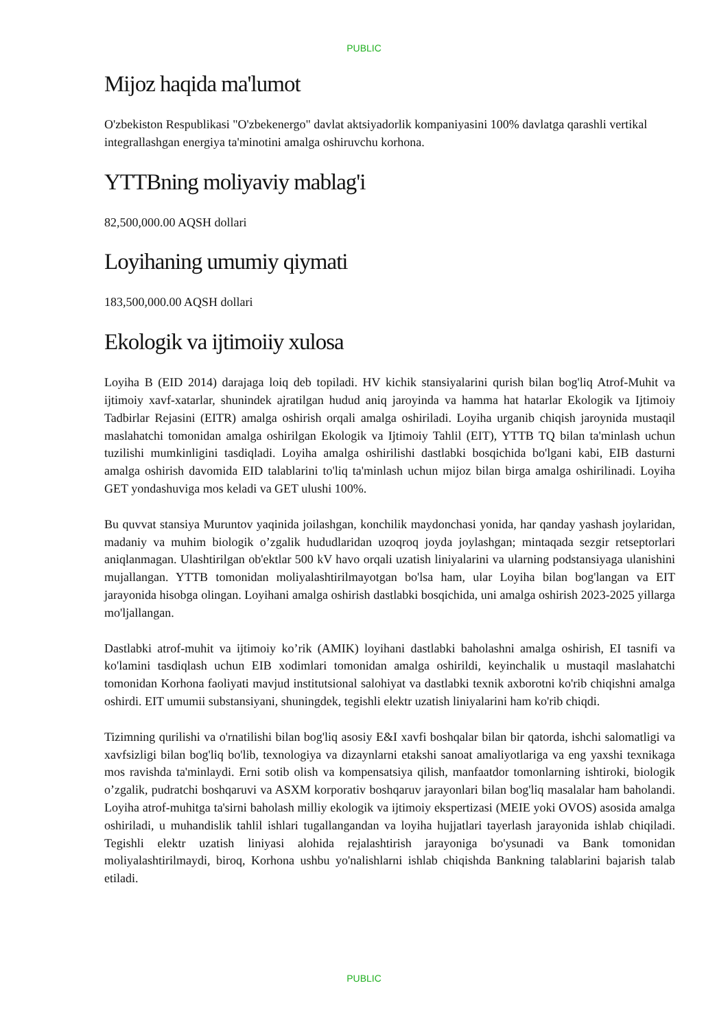PUBLIC
Mijoz haqida ma'lumot
O'zbekiston Respublikasi "O'zbekenergo" davlat aktsiyadorlik kompaniyasini 100% davlatga qarashli vertikal integrallashgan energiya ta'minotini amalga oshiruvchu korhona.
YTTBning moliyaviy mablag'i
82,500,000.00 AQSH dollari
Loyihaning umumiy qiymati
183,500,000.00 AQSH dollari
Ekologik va ijtimoiiy xulosa
Loyiha B (EID 2014) darajaga loiq deb topiladi. HV kichik stansiyalarini qurish bilan bog'liq Atrof-Muhit va ijtimoiy xavf-xatarlar, shunindek ajratilgan hudud aniq jaroyinda va hamma hat hatarlar Ekologik va Ijtimoiy Tadbirlar Rejasini (EITR) amalga oshirish orqali amalga oshiriladi. Loyiha urganib chiqish jaroynida mustaqil maslahatchi tomonidan amalga oshirilgan Ekologik va Ijtimoiy Tahlil (EIT), YTTB TQ bilan ta'minlash uchun tuzilishi mumkinligini tasdiqladi. Loyiha amalga oshirilishi dastlabki bosqichida bo'lgani kabi, EIB dasturni amalga oshirish davomida EID talablarini to'liq ta'minlash uchun mijoz bilan birga amalga oshirilinadi. Loyiha GET yondashuviga mos keladi va GET ulushi 100%.
Bu quvvat stansiya Muruntov yaqinida joilashgan, konchilik maydonchasi yonida, har qanday yashash joylaridan, madaniy va muhim biologik o’zgalik hududlaridan uzoqroq joyda joylashgan; mintaqada sezgir retseptorlari aniqlanmagan. Ulashtirilgan ob'ektlar 500 kV havo orqali uzatish liniyalarini va ularning podstansiyaga ulanishini mujallangan. YTTB tomonidan moliyalashtirilmayotgan bo'lsa ham, ular Loyiha bilan bog'langan va EIT jarayonida hisobga olingan. Loyihani amalga oshirish dastlabki bosqichida, uni amalga oshirish 2023-2025 yillarga mo'ljallangan.
Dastlabki atrof-muhit va ijtimoiy ko’rik (AMIK) loyihani dastlabki baholashni amalga oshirish, EI tasnifi va ko'lamini tasdiqlash uchun EIB xodimlari tomonidan amalga oshirildi, keyinchalik u mustaqil maslahatchi tomonidan Korhona faoliyati mavjud institutsional salohiyat va dastlabki texnik axborotni ko'rib chiqishni amalga oshirdi. EIT umumii substansiyani, shuningdek, tegishli elektr uzatish liniyalarini ham ko'rib chiqdi.
Tizimning qurilishi va o'rnatilishi bilan bog'liq asosiy E&I xavfi boshqalar bilan bir qatorda, ishchi salomatligi va xavfsizligi bilan bog'liq bo'lib, texnologiya va dizaynlarni etakshi sanoat amaliyotlariga va eng yaxshi texnikaga mos ravishda ta'minlaydi. Erni sotib olish va kompensatsiya qilish, manfaatdor tomonlarning ishtiroki, biologik o’zgalik, pudratchi boshqaruvi va ASXM korporativ boshqaruv jarayonlari bilan bog'liq masalalar ham baholandi. Loyiha atrof-muhitga ta'sirni baholash milliy ekologik va ijtimoiy ekspertizasi (MEIE yoki OVOS) asosida amalga oshiriladi, u muhandislik tahlil ishlari tugallangandan va loyiha hujjatlari tayerlash jarayonida ishlab chiqiladi. Tegishli elektr uzatish liniyasi alohida rejalashtirish jarayoniga bo'ysunadi va Bank tomonidan moliyalashtirilmaydi, biroq, Korhona ushbu yo'nalishlarni ishlab chiqishda Bankning talablarini bajarish talab etiladi.
PUBLIC